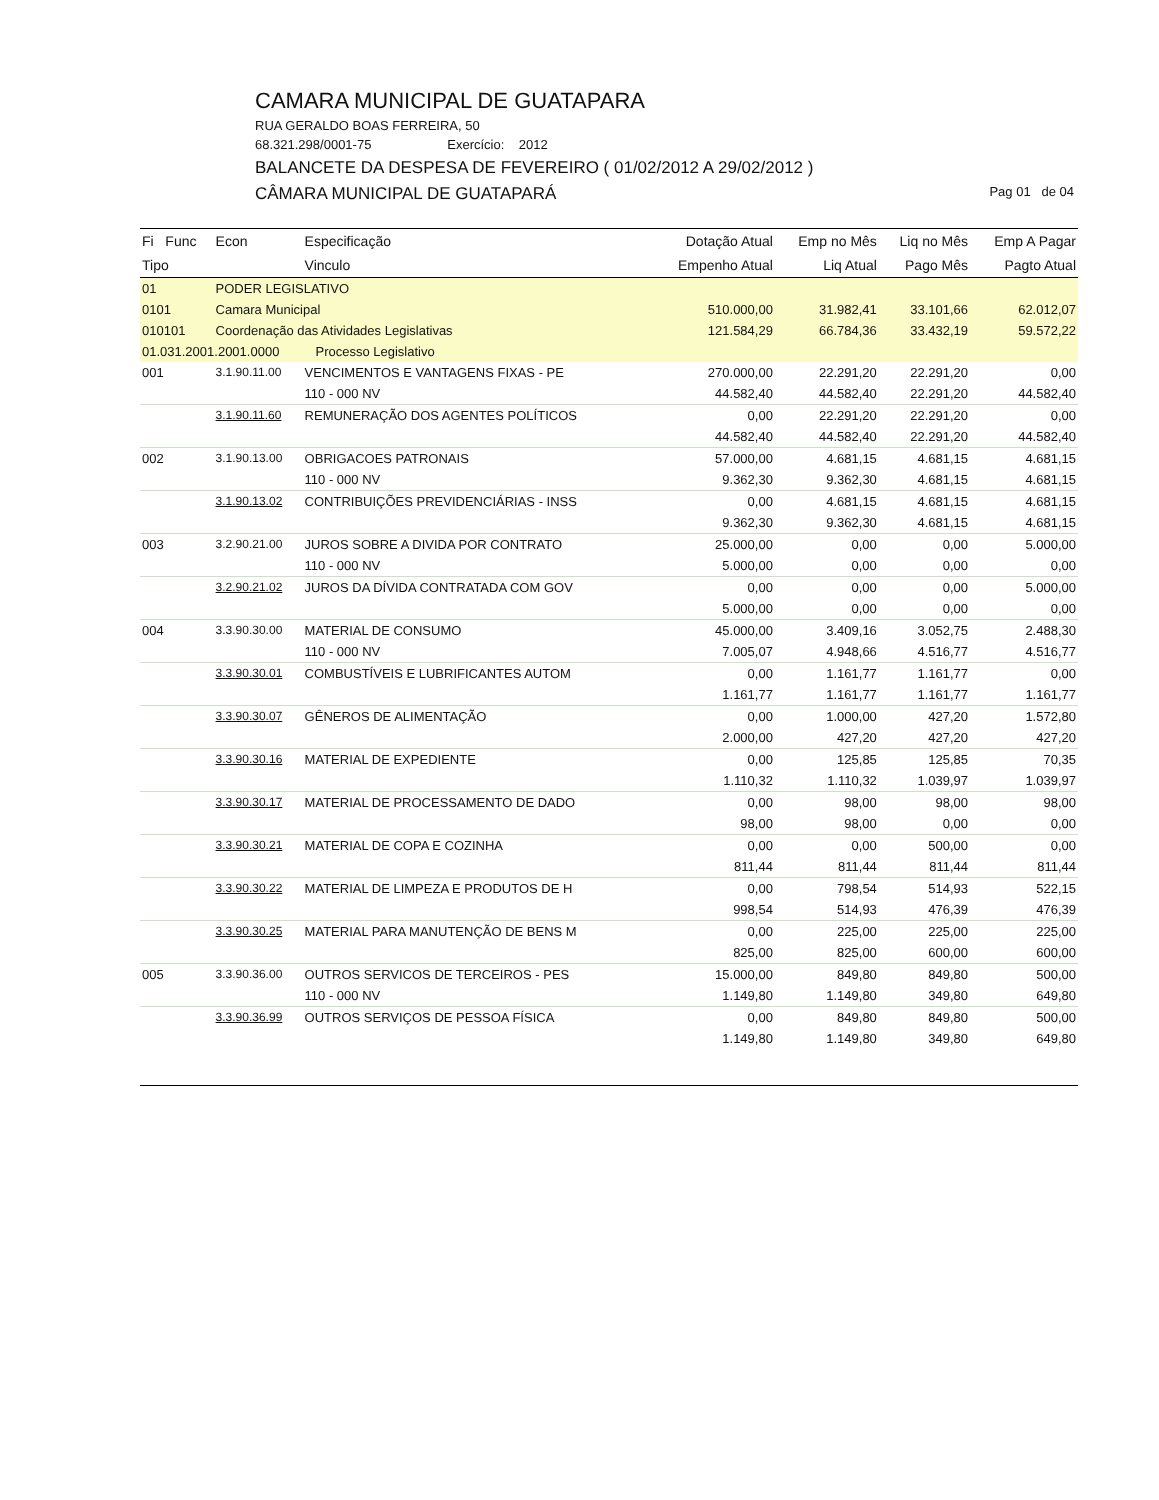CAMARA MUNICIPAL DE GUATAPARA
RUA GERALDO BOAS FERREIRA, 50
68.321.298/0001-75 Exercício: 2012
BALANCETE DA DESPESA DE FEVEREIRO ( 01/02/2012 A 29/02/2012 )
Pag 01 de 04 CÂMARA MUNICIPAL DE GUATAPARÁ
| Fi Func | Econ | Especificação | Dotação Atual | Emp no Mês | Liq no Mês | Emp A Pagar |
| --- | --- | --- | --- | --- | --- | --- |
| Tipo | | Vinculo | Empenho Atual | Liq Atual | Pago Mês | Pagto Atual |
| 01 | PODER LEGISLATIVO | | | | | |
| 0101 | Camara Municipal | | 510.000,00 | 31.982,41 | 33.101,66 | 62.012,07 |
| 010101 | Coordenação das Atividades Legislativas | | 121.584,29 | 66.784,36 | 33.432,19 | 59.572,22 |
| 01.031.2001.2001.0000 Processo Legislativo | | | | | | |
| 001 | 3.1.90.11.00 | VENCIMENTOS E VANTAGENS FIXAS - PE | 270.000,00 | 22.291,20 | 22.291,20 | 0,00 |
| | | 110 - 000 NV | 44.582,40 | 44.582,40 | 22.291,20 | 44.582,40 |
| | 3.1.90.11.60 | REMUNERAÇÃO DOS AGENTES POLÍTICOS | 0,00 | 22.291,20 | 22.291,20 | 0,00 |
| | | | 44.582,40 | 44.582,40 | 22.291,20 | 44.582,40 |
| 002 | 3.1.90.13.00 | OBRIGACOES PATRONAIS | 57.000,00 | 4.681,15 | 4.681,15 | 4.681,15 |
| | | 110 - 000 NV | 9.362,30 | 9.362,30 | 4.681,15 | 4.681,15 |
| | 3.1.90.13.02 | CONTRIBUIÇÕES PREVIDENCIÁRIAS - INSS | 0,00 | 4.681,15 | 4.681,15 | 4.681,15 |
| | | | 9.362,30 | 9.362,30 | 4.681,15 | 4.681,15 |
| 003 | 3.2.90.21.00 | JUROS SOBRE A DIVIDA POR CONTRATO | 25.000,00 | 0,00 | 0,00 | 5.000,00 |
| | | 110 - 000 NV | 5.000,00 | 0,00 | 0,00 | 0,00 |
| | 3.2.90.21.02 | JUROS DA DÍVIDA CONTRATADA COM GOV | 0,00 | 0,00 | 0,00 | 5.000,00 |
| | | | 5.000,00 | 0,00 | 0,00 | 0,00 |
| 004 | 3.3.90.30.00 | MATERIAL DE CONSUMO | 45.000,00 | 3.409,16 | 3.052,75 | 2.488,30 |
| | | 110 - 000 NV | 7.005,07 | 4.948,66 | 4.516,77 | 4.516,77 |
| | 3.3.90.30.01 | COMBUSTÍVEIS E LUBRIFICANTES AUTOM | 0,00 | 1.161,77 | 1.161,77 | 0,00 |
| | | | 1.161,77 | 1.161,77 | 1.161,77 | 1.161,77 |
| | 3.3.90.30.07 | GÊNEROS DE ALIMENTAÇÃO | 0,00 | 1.000,00 | 427,20 | 1.572,80 |
| | | | 2.000,00 | 427,20 | 427,20 | 427,20 |
| | 3.3.90.30.16 | MATERIAL DE EXPEDIENTE | 0,00 | 125,85 | 125,85 | 70,35 |
| | | | 1.110,32 | 1.110,32 | 1.039,97 | 1.039,97 |
| | 3.3.90.30.17 | MATERIAL DE PROCESSAMENTO DE DADO | 0,00 | 98,00 | 98,00 | 98,00 |
| | | | 98,00 | 98,00 | 0,00 | 0,00 |
| | 3.3.90.30.21 | MATERIAL DE COPA E COZINHA | 0,00 | 0,00 | 500,00 | 0,00 |
| | | | 811,44 | 811,44 | 811,44 | 811,44 |
| | 3.3.90.30.22 | MATERIAL DE LIMPEZA E PRODUTOS DE H | 0,00 | 798,54 | 514,93 | 522,15 |
| | | | 998,54 | 514,93 | 476,39 | 476,39 |
| | 3.3.90.30.25 | MATERIAL PARA MANUTENÇÃO DE BENS M | 0,00 | 225,00 | 225,00 | 225,00 |
| | | | 825,00 | 825,00 | 600,00 | 600,00 |
| 005 | 3.3.90.36.00 | OUTROS SERVICOS DE TERCEIROS - PES | 15.000,00 | 849,80 | 849,80 | 500,00 |
| | | 110 - 000 NV | 1.149,80 | 1.149,80 | 349,80 | 649,80 |
| | 3.3.90.36.99 | OUTROS SERVIÇOS DE PESSOA FÍSICA | 0,00 | 849,80 | 849,80 | 500,00 |
| | | | 1.149,80 | 1.149,80 | 349,80 | 649,80 |